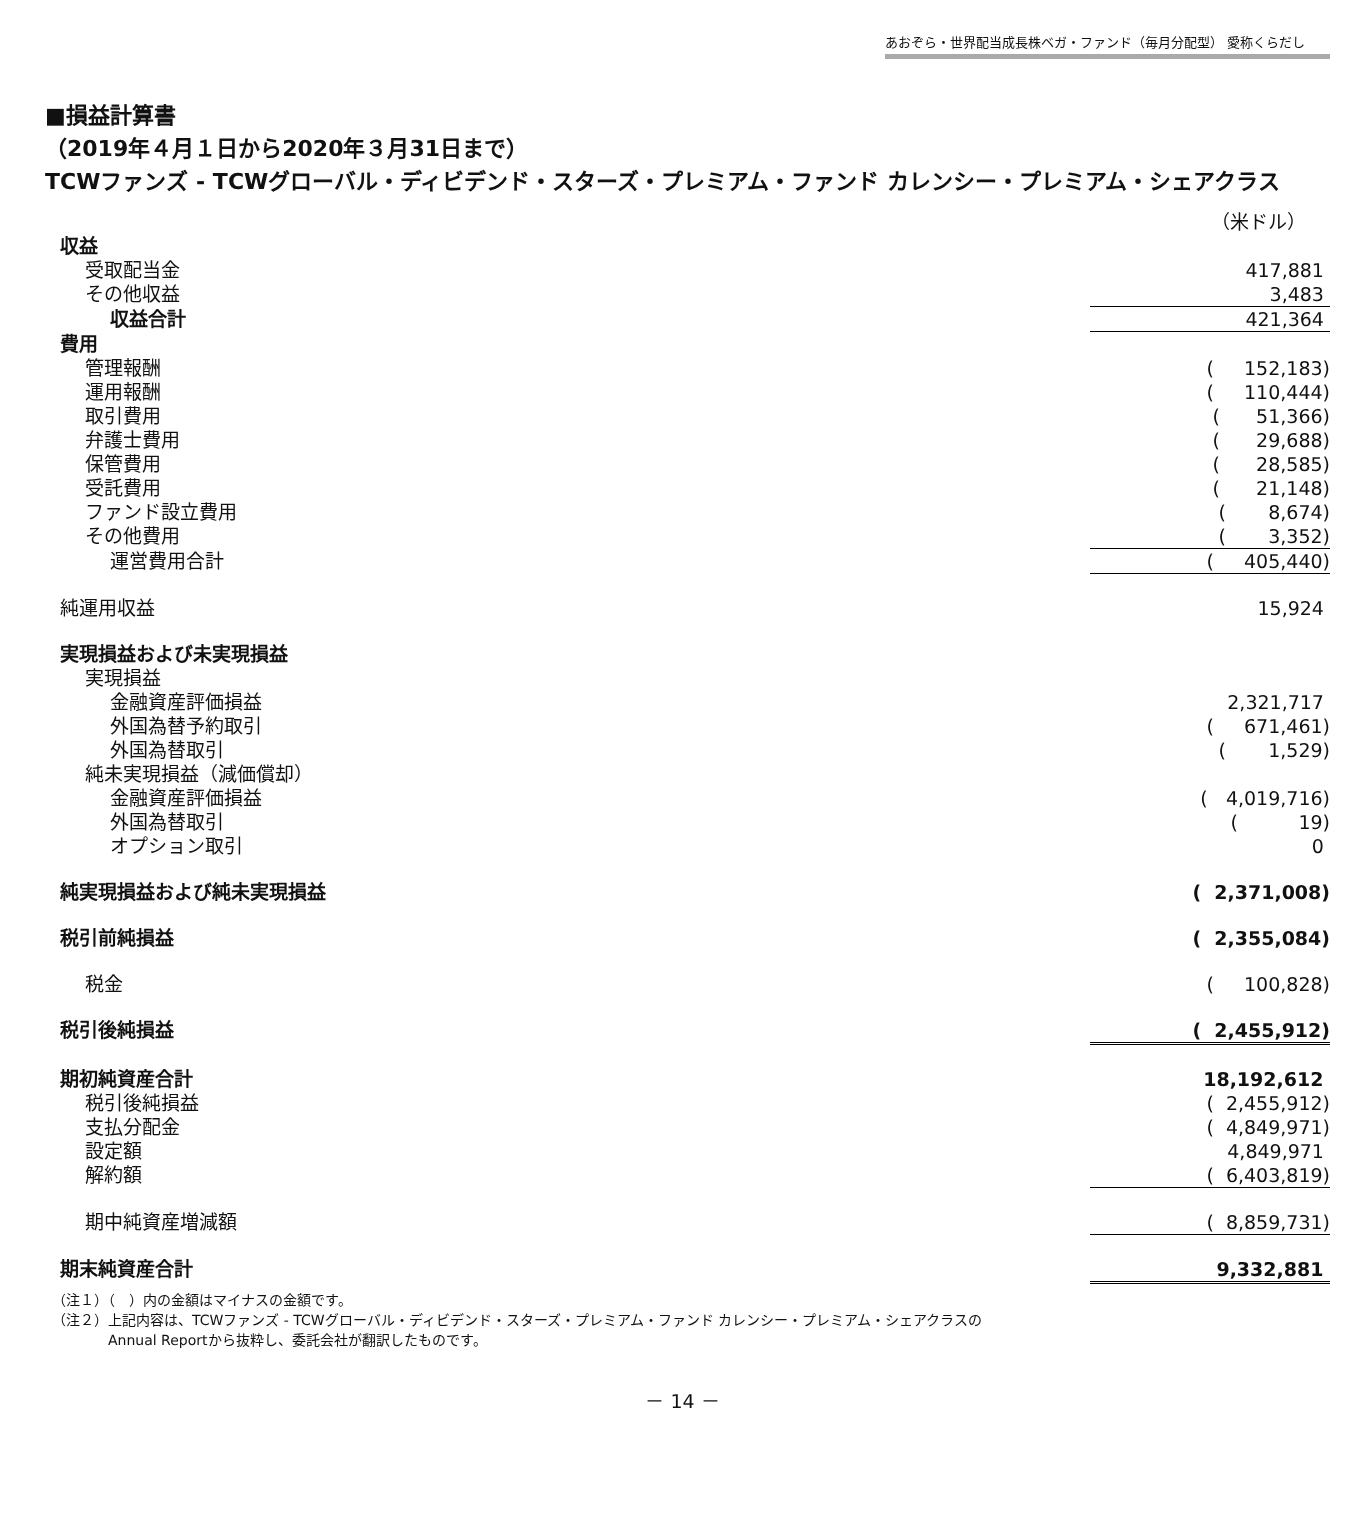あおぞら・世界配当成長株ベガ・ファンド（毎月分配型） 愛称くらだし
■損益計算書
（2019年４月１日から2020年３月31日まで）
TCWファンズ - TCWグローバル・ディビデンド・スターズ・プレミアム・ファンド カレンシー・プレミアム・シェアクラス
| | （米ドル） |
| 収益 | |
| 受取配当金 | 417,881 |
| その他収益 | 3,483 |
| 収益合計 | 421,364 |
| 費用 | |
| 管理報酬 | ( 152,183) |
| 運用報酬 | ( 110,444) |
| 取引費用 | ( 51,366) |
| 弁護士費用 | ( 29,688) |
| 保管費用 | ( 28,585) |
| 受託費用 | ( 21,148) |
| ファンド設立費用 | ( 8,674) |
| その他費用 | ( 3,352) |
| 運営費用合計 | ( 405,440) |
| 純運用収益 | 15,924 |
| 実現損益および未実現損益 | |
| 実現損益 | |
| 金融資産評価損益 | 2,321,717 |
| 外国為替予約取引 | ( 671,461) |
| 外国為替取引 | ( 1,529) |
| 純未実現損益（減価償却） | |
| 金融資産評価損益 | ( 4,019,716) |
| 外国為替取引 | ( 19) |
| オプション取引 | 0 |
| 純実現損益および純未実現損益 | ( 2,371,008) |
| 税引前純損益 | ( 2,355,084) |
| 税金 | ( 100,828) |
| 税引後純損益 | ( 2,455,912) |
| 期初純資産合計 | 18,192,612 |
| 税引後純損益 | ( 2,455,912) |
| 支払分配金 | ( 4,849,971) |
| 設定額 | 4,849,971 |
| 解約額 | ( 6,403,819) |
| 期中純資産増減額 | ( 8,859,731) |
| 期末純資産合計 | 9,332,881 |
（注１）（　）内の金額はマイナスの金額です。
（注２）上記内容は、TCWファンズ - TCWグローバル・ディビデンド・スターズ・プレミアム・ファンド カレンシー・プレミアム・シェアクラスの
　　　　Annual Reportから抜粋し、委託会社が翻訳したものです。
－ 14 －